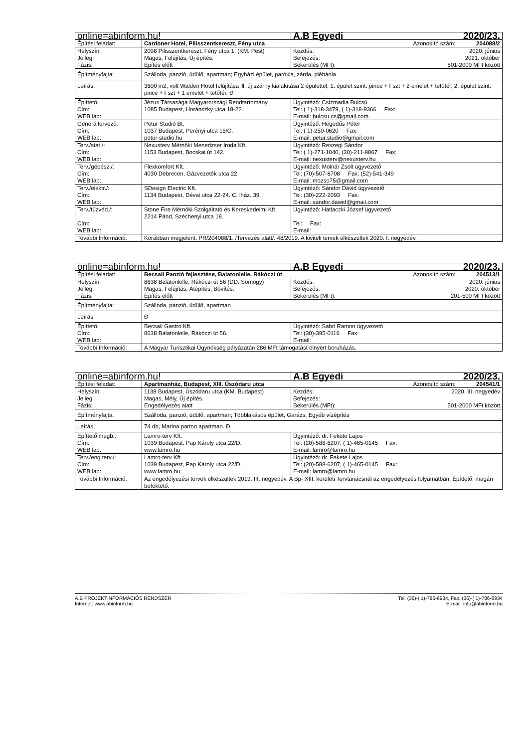| online=abinform.hu! | | A.B Egyedi 2020/23. |
| Építési feladat: | Cardoner Hotel, Pilisszentkereszt, Fény utca Azonosító szám: 204088/2 | |
| Helyszín: Jelleg: Fázis: | 2098 Pilisszentkereszt, Fény utca 1. (KM. Pest) Magas, Felújítás, Új építés. Építés előtt | Kezdés: 2020. június Befejezés: 2021. október Bekerülés (MFt): 501-2000 MFt között |
| Építményfajta: | Szálloda, panzió, üdülő, apartman; Egyházi épület, parókia, zárda, plébánia | |
| Leírás: | 3600 m2, volt Walden Hotel felújítása ill. új szárny kialakítása 2 épülettel, 1. épület szint: pince + Fszt + 2 emelet + tetőtér, 2. épület szint: pince + Fszt + 1 emelet + tetőtér. Đ | |
| Építtető: Cím: WEB lap: | Jézus Társasága Magyarországi Rendtartomány 1085 Budapest, Horánszky utca 18-22. | Ügyintéző: Csizmadia Bulcsú Tel: ( 1)-318-3479, ( 1)-318-9366 Fax: E-mail: bulcsu.cs@gmail.com |
| Generáltervező: Cím: WEB lap: | Petur Studió Bt. 1037 Budapest, Perényi utca 15/C. petur-studio.hu | Ügyintéző: Hegedűs Péter Tel: ( 1)-250-0620 Fax: E-mail: petur.studio@gmail.com |
| Terv./stat./: Cím: WEB lap: | Nexusterv Mérnöki Menedzser Iroda Kft. 1153 Budapest, Bocskai út 142. | Ügyintéző: Reszegi Sándor Tel: ( 1)-271-1040, (30)-211-9867 Fax: E-mail: nexusterv@nexusterv.hu |
| Terv./gépész./: Cím: WEB lap: | Flexkomfort Kft. 4030 Debrecen, Gázvezeték utca 22. | Ügyintéző: Molnár Zsolt ügyvezető Tel: (70)-507-8708 Fax: (52)-541-349 E-mail: mozso75@gmail.com |
| Terv./elektr./: Cím: WEB lap: | SDesign Electric Kft. 1134 Budapest, Dévai utca 22-24. C. lház. 39. | Ügyintéző: Sándor Dávid ügyvezető Tel: (30)-222-2093 Fax: E-mail: sandor.dawid@gmail.com |
| Terv./tűzvéd./: Cím: WEB lap: | Stone Fire Mérnöki Szolgáltató és Kereskedelmi Kft. 2214 Pánd, Széchenyi utca 18. | Ügyintéző: Hatlaczki József ügyvezető Tel: Fax: E-mail: |
| További Információ: | Korábban megjelent: PR/204088/1. /Tervezés alatt/: 48/2019. A kiviteli tervek elkészültek 2020. I. negyedév. | |
| online=abinform.hu! | | A.B Egyedi 2020/23. |
| Építési feladat: | Becsali Panzió fejlesztése, Balatonlelle, Rákóczi út Azonosító szám: 204513/1 | |
| Helyszín: Jelleg: Fázis: | 8638 Balatonlelle, Rákóczi út 56 (DD. Somogy) Magas, Felújítás, Átépítés, Bővítés. Építés előtt | Kezdés: 2020. június Befejezés: 2020. október Bekerülés (MFt): 201-500 MFt között |
| Építményfajta: | Szálloda, panzió, üdülő, apartman | |
| Leírás: | Đ | |
| Építtető: Cím: WEB lap: | Becsali Gastro Kft. 8638 Balatonlelle, Rákóczi út 56. | Ügyintéző: Sabri Ramon ügyvezető Tel: (30)-395-0116 Fax: E-mail: |
| További Információ: | A Magyar Turisztikai Ügynökség pályázatán 286 MFt támogatást elnyert beruházás. | |
| online=abinform.hu! | | A.B Egyedi 2020/23. |
| Építési feladat: | Apartmanház, Budapest, XIII. Úszódaru utca Azonosító szám: 204541/1 | |
| Helyszín: Jelleg: Fázis: | 1138 Budapest, Úszódaru utca (KM. Budapest) Magas, Mély, Új építés. Engedélyezés alatt | Kezdés: 2020. III. negyedév Befejezés: Bekerülés (MFt): 501-2000 MFt között |
| Építményfajta: | Szálloda, panzió, üdülő, apartman; Többlakásos épület; Garázs; Egyéb vízépítés | |
| Leírás: | 74 db, Marina parton apartman. Đ | |
| Építtető megb.: Cím: WEB lap: | Lamro-terv Kft. 1039 Budapest, Pap Károly utca 22/D. www.lamro.hu | Ügyintéző: dr. Fekete Lajos Tel: (20)-588-6207, ( 1)-465-0145 Fax: E-mail: lamro@lamro.hu |
| Terv./eng.terv./: Cím: WEB lap: | Lamro-terv Kft. 1039 Budapest, Pap Károly utca 22/D. www.lamro.hu | Ügyintéző: dr. Fekete Lajos Tel: (20)-588-6207, ( 1)-465-0145 Fax: E-mail: lamro@lamro.hu |
| További Információ: | Az engedélyezési tervek elkészültek 2019. III. negyedév. A Bp- XIII. kerületi Tervtanácsnál az engedélyezés folyamatban. Építtető: magán befektető. | |
A.B PROJEKTINFORMÁCIÓS RENDSZER
Internet: www.abinform.hu
Tel: (36)-( 1)-786-6934, Fax: (36)-( 1)-786-6934
E-mail: info@abinform.hu